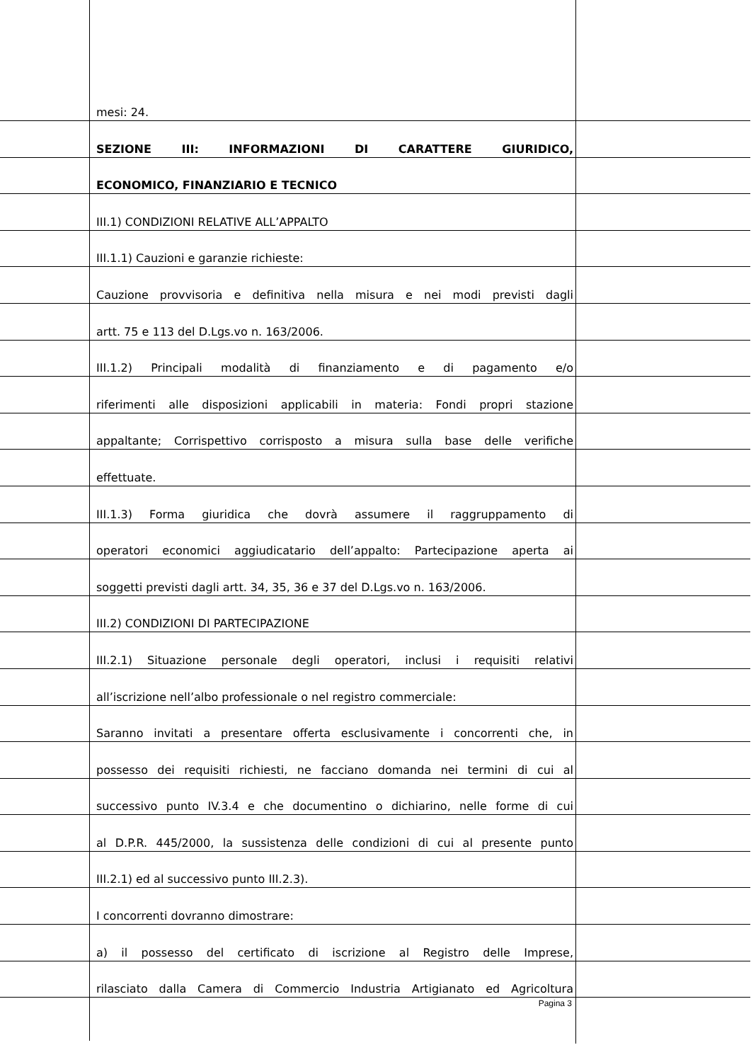mesi: 24.
SEZIONE III: INFORMAZIONI DI CARATTERE GIURIDICO,
ECONOMICO, FINANZIARIO E TECNICO
III.1) CONDIZIONI RELATIVE ALL’APPALTO
III.1.1) Cauzioni e garanzie richieste:
Cauzione provvisoria e definitiva nella misura e nei modi previsti dagli
artt. 75 e 113 del D.Lgs.vo n. 163/2006.
III.1.2) Principali modalità di finanziamento e di pagamento e/o
riferimenti alle disposizioni applicabili in materia: Fondi propri stazione
appaltante; Corrispettivo corrisposto a misura sulla base delle verifiche
effettuate.
III.1.3) Forma giuridica che dovrà assumere il raggruppamento di
operatori economici aggiudicatario dell’appalto: Partecipazione aperta ai
soggetti previsti dagli artt. 34, 35, 36 e 37 del D.Lgs.vo n. 163/2006.
III.2) CONDIZIONI DI PARTECIPAZIONE
III.2.1) Situazione personale degli operatori, inclusi i requisiti relativi
all’iscrizione nell’albo professionale o nel registro commerciale:
Saranno invitati a presentare offerta esclusivamente i concorrenti che, in
possesso dei requisiti richiesti, ne facciano domanda nei termini di cui al
successivo punto IV.3.4 e che documentino o dichiarino, nelle forme di cui
al D.P.R. 445/2000, la sussistenza delle condizioni di cui al presente punto
III.2.1) ed al successivo punto III.2.3).
I concorrenti dovranno dimostrare:
a) il possesso del certificato di iscrizione al Registro delle Imprese,
rilasciato dalla Camera di Commercio Industria Artigianato ed Agricoltura
Pagina 3